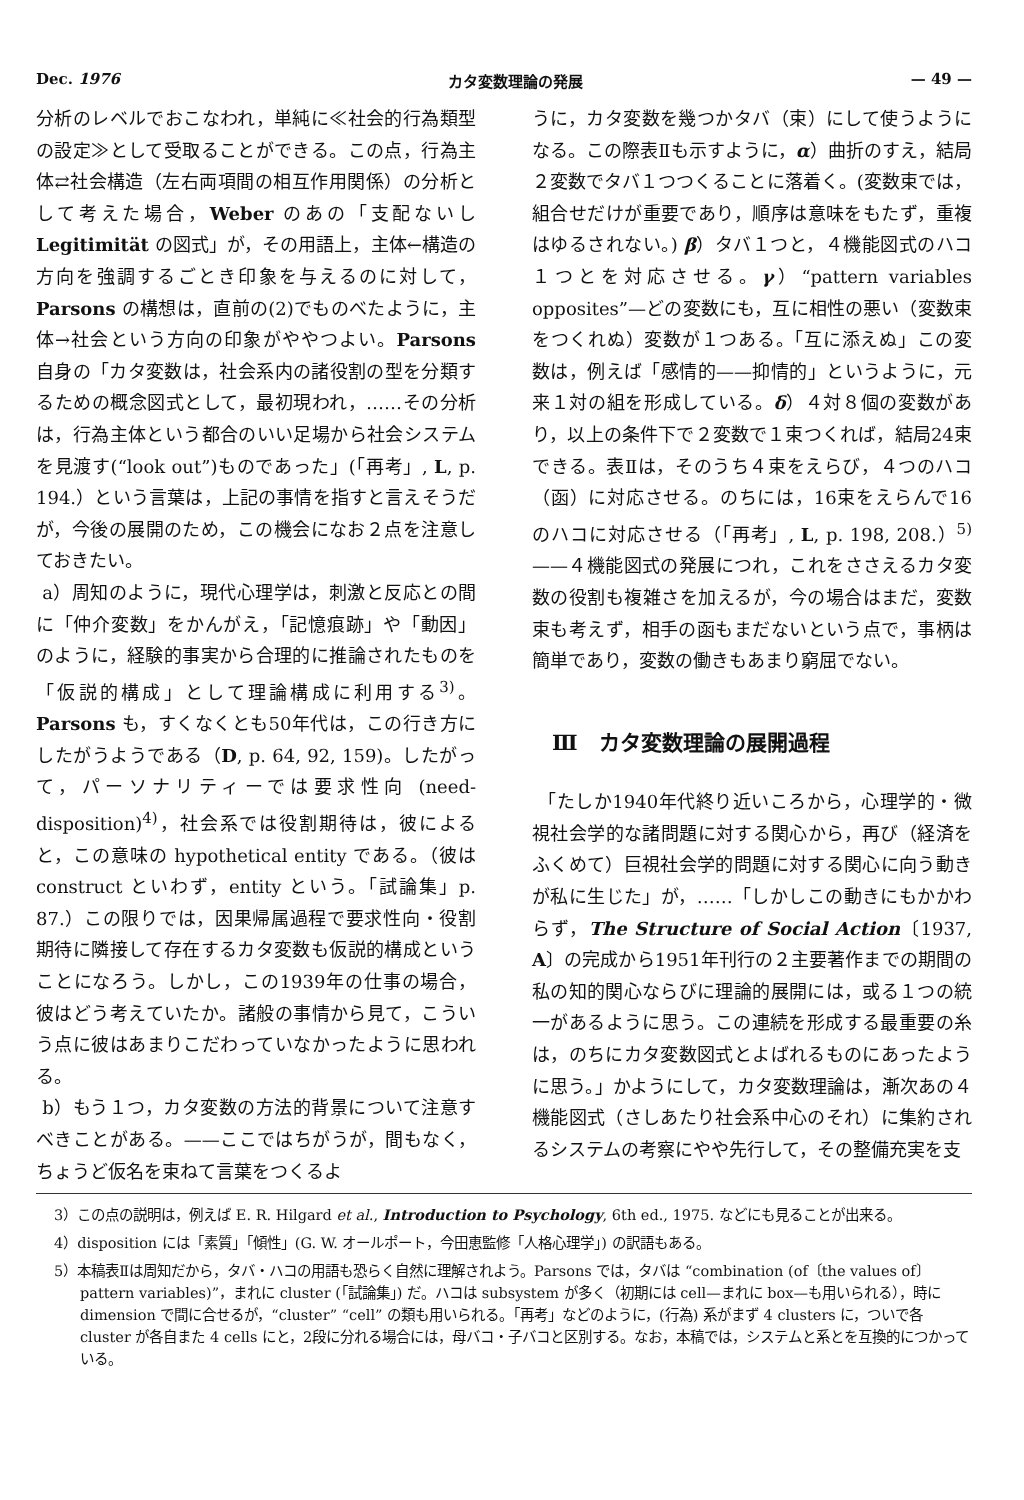Dec. 1976 カタ変数理論の発展 — 49 —
分析のレベルでおこなわれ，単純に≪社会的行為類型の設定≫として受取ることができる。この点，行為主体⇄社会構造（左右両項間の相互作用関係）の分析として考えた場合，Weber のあの「支配ないし Legitimität の図式」が，その用語上，主体←構造の方向を強調するごとき印象を与えるのに対して，Parsons の構想は，直前の(2)でものべたように，主体→社会という方向の印象がややつよい。Parsons 自身の「カタ変数は，社会系内の諸役割の型を分類するための概念図式として，最初現われ，……その分析は，行為主体という都合のいい足場から社会システムを見渡す(“look out”)ものであった」(「再考」, L, p. 194.）という言葉は，上記の事情を指すと言えそうだが，今後の展開のため，この機会になお２点を注意しておきたい。
a）周知のように，現代心理学は，刺激と反応との間に「仲介変数」をかんがえ，「記憶痕跡」や「動因」のように，経験的事実から合理的に推論されたものを「仮説的構成」として理論構成に利用する<sup>3)</sup>。Parsons も，すくなくとも50年代は，この行き方にしたがうようである（D, p. 64, 92, 159)。したがって，パーソナリティーでは要求性向 (need-disposition)<sup>4)</sup>，社会系では役割期待は，彼によると，この意味の hypothetical entity である。（彼は construct といわず，entity という。「試論集」p. 87.）この限りでは，因果帰属過程で要求性向・役割期待に隣接して存在するカタ変数も仮説的構成ということになろう。しかし，この1939年の仕事の場合，彼はどう考えていたか。諸般の事情から見て，こういう点に彼はあまりこだわっていなかったように思われる。
b）もう１つ，カタ変数の方法的背景について注意すべきことがある。——ここではちがうが，間もなく，ちょうど仮名を束ねて言葉をつくるよ
うに，カタ変数を幾つかタバ（束）にして使うようになる。この際表Ⅱも示すように，α）曲折のすえ，結局２変数でタバ１つつくることに落着く。(変数束では，組合せだけが重要であり，順序は意味をもたず，重複はゆるされない。) β）タバ１つと，４機能図式のハコ１つとを対応させる。γ）“pattern variables opposites”—どの変数にも，互に相性の悪い（変数束をつくれぬ）変数が１つある。「互に添えぬ」この変数は，例えば「感情的——抑情的」というように，元来１対の組を形成している。δ）４対８個の変数があり，以上の条件下で２変数で１束つくれば，結局24束できる。表Ⅱは，そのうち４束をえらび，４つのハコ（函）に対応させる。のちには，16束をえらんで16のハコに対応させる（「再考」, L, p. 198, 208.）<sup>5)</sup> ——４機能図式の発展につれ，これをささえるカタ変数の役割も複雑さを加えるが，今の場合はまだ，変数束も考えず，相手の函もまだないという点で，事柄は簡単であり，変数の働きもあまり窮屈でない。
Ⅲ　カタ変数理論の展開過程
「たしか1940年代終り近いころから，心理学的・微視社会学的な諸問題に対する関心から，再び（経済をふくめて）巨視社会学的問題に対する関心に向う動きが私に生じた」が，……「しかしこの動きにもかかわらず，The Structure of Social Action〔1937, A〕の完成から1951年刊行の２主要著作までの期間の私の知的関心ならびに理論的展開には，或る１つの統一があるように思う。この連続を形成する最重要の糸は，のちにカタ変数図式とよばれるものにあったように思う。」かようにして，カタ変数理論は，漸次あの４機能図式（さしあたり社会系中心のそれ）に集約されるシステムの考察にやや先行して，その整備充実を支
3）この点の説明は，例えば E. R. Hilgard et al., Introduction to Psychology, 6th ed., 1975. などにも見ることが出来る。
4）disposition には「素質」「傾性」(G. W. オールポート，今田恵監修「人格心理学」) の訳語もある。
5）本稿表Ⅱは周知だから，タバ・ハコの用語も恐らく自然に理解されよう。Parsons では，タバは “combination (of〔the values of〕pattern variables)”，まれに cluster (「試論集」) だ。ハコは subsystem が多く（初期には cell—まれに box—も用いられる），時に dimension で間に合せるが，“cluster” “cell” の類も用いられる。「再考」などのように，(行為) 系がまず 4 clusters に，ついで各 cluster が各自また 4 cells にと，2段に分れる場合には，母バコ・子バコと区別する。なお，本稿では，システムと系とを互換的につかっている。